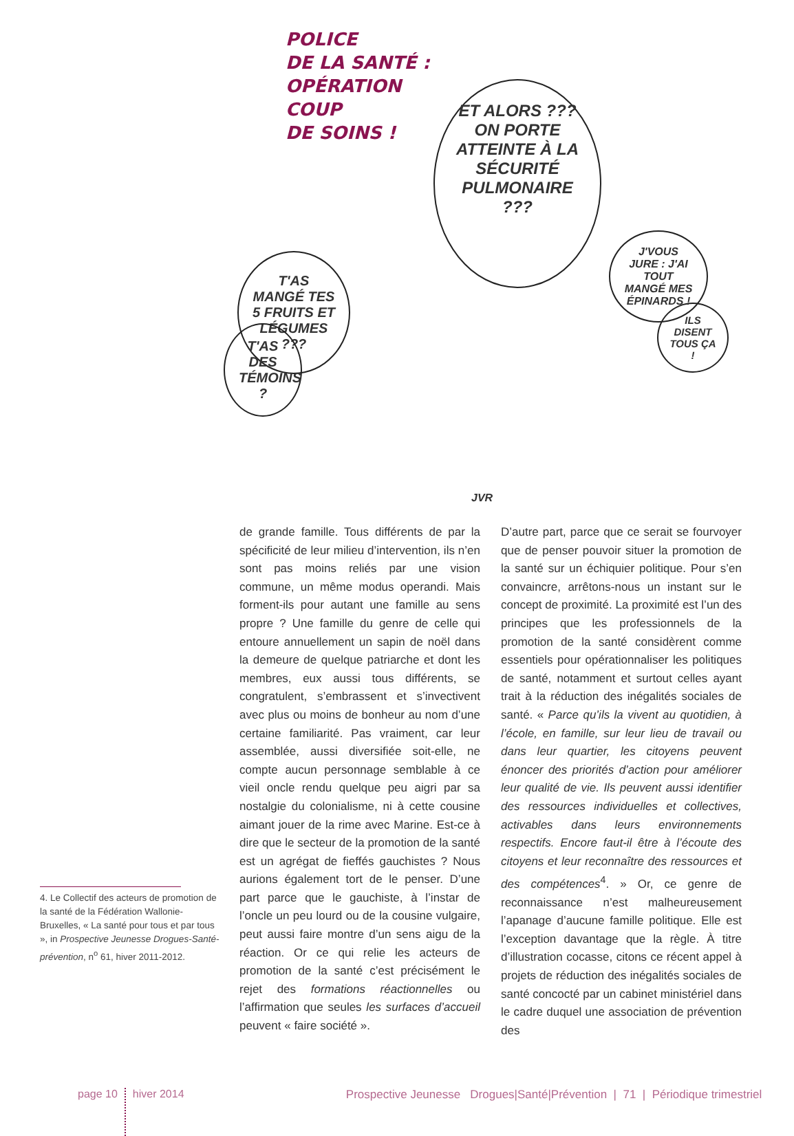POLICE
DE LA SANTÉ :
OPÉRATION
COUP
DE SOINS !
ET ALORS ??? ON PORTE ATTEINTE À LA SÉCURITÉ PULMONAIRE ???
T'AS MANGÉ TES 5 FRUITS ET LÉGUMES ???
T'AS DES TÉMOINS ?
J'VOUS JURE : J'AI TOUT MANGÉ MES ÉPINARDS !
ILS DISENT TOUS ÇA !
JVR
4. Le Collectif des acteurs de promotion de la santé de la Fédération Wallonie-Bruxelles, « La santé pour tous et par tous », in Prospective Jeunesse Drogues-Santé-prévention, n<sup>o</sup> 61, hiver 2011-2012.
de grande famille. Tous différents de par la spécificité de leur milieu d’intervention, ils n’en sont pas moins reliés par une vision commune, un même modus operandi. Mais forment-ils pour autant une famille au sens propre ? Une famille du genre de celle qui entoure annuellement un sapin de noël dans la demeure de quelque patriarche et dont les membres, eux aussi tous différents, se congratulent, s’embrassent et s’invectivent avec plus ou moins de bonheur au nom d’une certaine familiarité. Pas vraiment, car leur assemblée, aussi diversifiée soit-elle, ne compte aucun personnage semblable à ce vieil oncle rendu quelque peu aigri par sa nostalgie du colonialisme, ni à cette cousine aimant jouer de la rime avec Marine. Est-ce à dire que le secteur de la promotion de la santé est un agrégat de fieffés gauchistes ? Nous aurions également tort de le penser. D’une part parce que le gauchiste, à l’instar de l’oncle un peu lourd ou de la cousine vulgaire, peut aussi faire montre d’un sens aigu de la réaction. Or ce qui relie les acteurs de promotion de la santé c’est précisément le rejet des formations réactionnelles ou l’affirmation que seules les surfaces d’accueil peuvent « faire société ».
D’autre part, parce que ce serait se fourvoyer que de penser pouvoir situer la promotion de la santé sur un échiquier politique. Pour s’en convaincre, arrêtons-nous un instant sur le concept de proximité. La proximité est l’un des principes que les professionnels de la promotion de la santé considèrent comme essentiels pour opérationnaliser les politiques de santé, notamment et surtout celles ayant trait à la réduction des inégalités sociales de santé. « Parce qu’ils la vivent au quotidien, à l’école, en famille, sur leur lieu de travail ou dans leur quartier, les citoyens peuvent énoncer des priorités d’action pour améliorer leur qualité de vie. Ils peuvent aussi identifier des ressources individuelles et collectives, activables dans leurs environnements respectifs. Encore faut-il être à l’écoute des citoyens et leur reconnaître des ressources et des compétences<sup>4</sup>. » Or, ce genre de reconnaissance n’est malheureusement l’apanage d’aucune famille politique. Elle est l’exception davantage que la règle. À titre d’illustration cocasse, citons ce récent appel à projets de réduction des inégalités sociales de santé concocté par un cabinet ministériel dans le cadre duquel une association de prévention des
page 10
hiver 2014 Prospective Jeunesse Drogues|Santé|Prévention | 71 | Périodique trimestriel